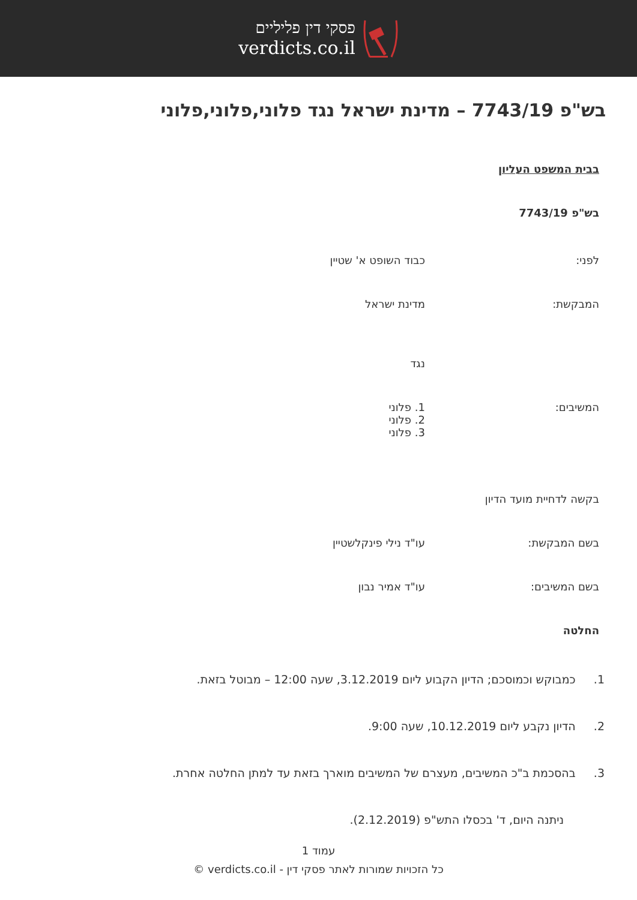פסקי דין פליליים
verdicts.co.il
בש"פ 7743/19 – מדינת ישראל נגד פלוני,פלוני,פלוני
בבית המשפט העליון
בש"פ 7743/19
לפני: כבוד השופט א' שטיין
המבקשת: מדינת ישראל
נגד
המשיבים: 1. פלוני
2. פלוני
3. פלוני
בקשה לדחיית מועד הדיון
בשם המבקשת: עו"ד נילי פינקלשטיין
בשם המשיבים: עו"ד אמיר נבון
החלטה
1. כמבוקש וכמוסכם; הדיון הקבוע ליום 3.12.2019, שעה 12:00 – מבוטל בזאת.
2. הדיון נקבע ליום 10.12.2019, שעה 9:00.
3. בהסכמת ב"כ המשיבים, מעצרם של המשיבים מוארך בזאת עד למתן החלטה אחרת.
ניתנה היום, ד' בכסלו התש"פ (2.12.2019).
עמוד 1
כל הזכויות שמורות לאתר פסקי דין - verdicts.co.il ©